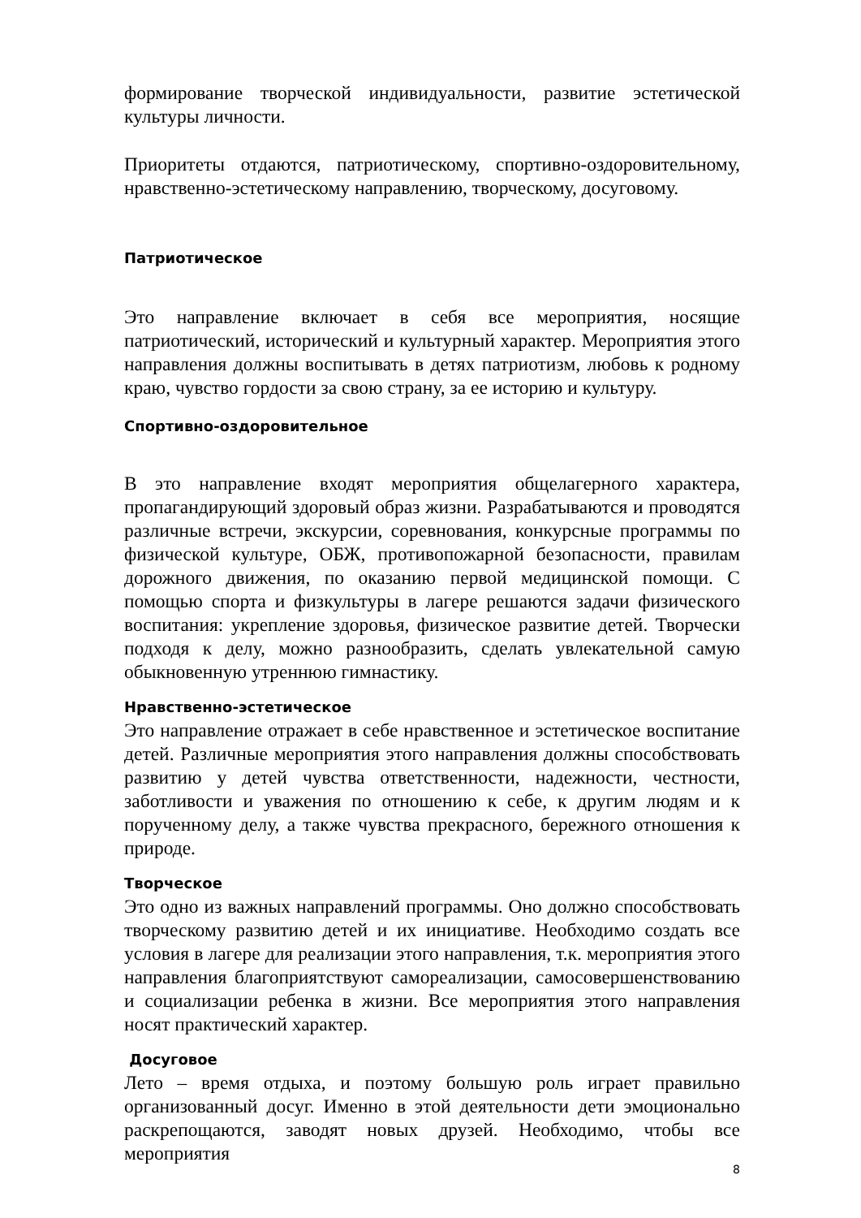формирование творческой индивидуальности, развитие эстетической культуры личности.
Приоритеты отдаются, патриотическому, спортивно-оздоровительному, нравственно-эстетическому направлению, творческому, досуговому.
Патриотическое
Это направление включает в себя все мероприятия, носящие патриотический, исторический и культурный характер. Мероприятия этого направления должны воспитывать в детях патриотизм, любовь к родному краю, чувство гордости за свою страну, за ее историю и культуру.
Спортивно-оздоровительное
В это направление входят мероприятия общелагерного характера, пропагандирующий здоровый образ жизни. Разрабатываются и проводятся различные встречи, экскурсии, соревнования, конкурсные программы по физической культуре, ОБЖ, противопожарной безопасности, правилам дорожного движения, по оказанию первой медицинской помощи. С помощью спорта и физкультуры в лагере решаются задачи физического воспитания: укрепление здоровья, физическое развитие детей. Творчески подходя к делу, можно разнообразить, сделать увлекательной самую обыкновенную утреннюю гимнастику.
Нравственно-эстетическое
Это направление отражает в себе нравственное и эстетическое воспитание детей. Различные мероприятия этого направления должны способствовать развитию у детей чувства ответственности, надежности, честности, заботливости и уважения по отношению к себе, к другим людям и к порученному делу, а также чувства прекрасного, бережного отношения к природе.
Творческое
Это одно из важных направлений программы. Оно должно способствовать творческому развитию детей и их инициативе. Необходимо создать все условия в лагере для реализации этого направления, т.к. мероприятия этого направления благоприятствуют самореализации, самосовершенствованию и социализации ребенка в жизни. Все мероприятия этого направления носят практический характер.
Досуговое
Лето – время отдыха, и поэтому большую роль играет правильно организованный досуг. Именно в этой деятельности дети эмоционально раскрепощаются, заводят новых друзей. Необходимо, чтобы все мероприятия
8